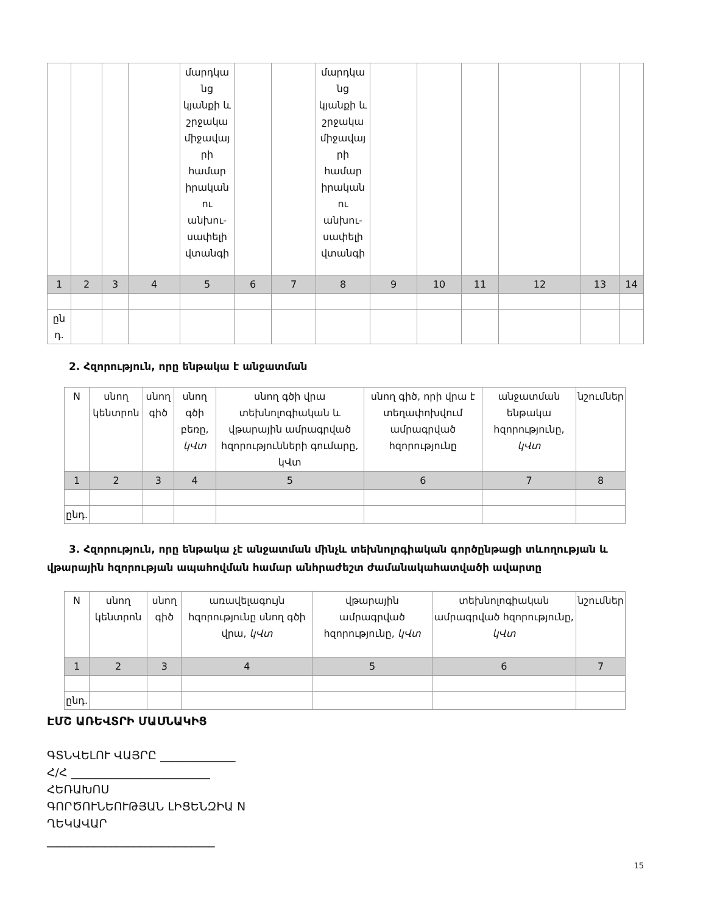| | | | | մարդկա նց կյանքի և շրջակա միջավայ րի համար իրական ու անխու-սափելի վտանգի | | | մարդկա նց կյանքի և շրջակա միջավայ րի համար իրական ու անխու-սափելի վտանգի | | | | | | |
| 1 | 2 | 3 | 4 | 5 | 6 | 7 | 8 | 9 | 10 | 11 | 12 | 13 | 14 |
| ըն դ. | | | | | | | | | | | | | |
2. Հզորություն, որը ենթակա է անջատման
| N | սնող կենտրոն | սնող գիծ | սնող գծի բեռը, կՎտ | սնող գծի վրա տեխնոլոգիական և վթարային ամրագրված հզորությունների գումարը, կՎտ | սնող գիծ, որի վրա է տեղափոխվում ամրագրված հզորությունը | անջատման ենթակա հզորությունը, կՎտ | նշումներ |
| 1 | 2 | 3 | 4 | 5 | 6 | 7 | 8 |
| ընդ. | | | | | | | |
3. Հզորություն, որը ենթակա չէ անջատման մինչև տեխնոլոգիական գործընթացի տևողության և վթարային հզորության ապահովման համար անհրաժեշտ ժամանակահատվածի ավարտը
| N | սնող կենտրոն | սնող գիծ | առավելագույն հզորությունը սնող գծի վրա, կՎտ | վթարային ամրագրված հզորությունը, կՎտ | տեխնոլոգիական ամրագրված հզորությունը, կՎտ | նշումներ |
| 1 | 2 | 3 | 4 | 5 | 6 | 7 |
| ընդ. | | | | | | |
ԷՄՇ ԱՌԵՎՏՐԻ ՄԱՍՆԱԿԻՑ
ԳՏՆՎԵԼՈՒ ՎԱՅՐԸ _____________
Հ/Հ ________________________
ՀԵՌԱԽՈՍ
ԳՈՐԾՈՒՆԵՈՒԹՅԱՆ ԼԻՑԵՆԶԻԱ N
ՂԵԿԱՎԱՐ
_____________________________
15